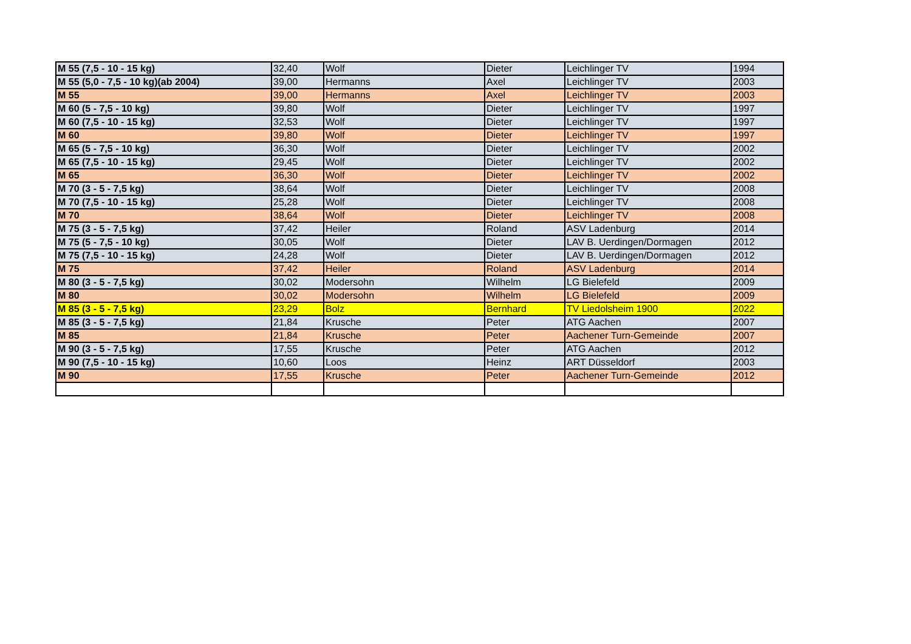| M 55 (7,5 - 10 - 15 kg) | 32,40 | Wolf | Dieter | Leichlinger TV | 1994 |
| M 55 (5,0 - 7,5 - 10 kg)(ab 2004) | 39,00 | Hermanns | Axel | Leichlinger TV | 2003 |
| M 55 | 39,00 | Hermanns | Axel | Leichlinger TV | 2003 |
| M 60 (5 - 7,5 - 10 kg) | 39,80 | Wolf | Dieter | Leichlinger TV | 1997 |
| M 60 (7,5 - 10 - 15 kg) | 32,53 | Wolf | Dieter | Leichlinger TV | 1997 |
| M 60 | 39,80 | Wolf | Dieter | Leichlinger TV | 1997 |
| M 65 (5 - 7,5 - 10 kg) | 36,30 | Wolf | Dieter | Leichlinger TV | 2002 |
| M 65 (7,5 - 10 - 15 kg) | 29,45 | Wolf | Dieter | Leichlinger TV | 2002 |
| M 65 | 36,30 | Wolf | Dieter | Leichlinger TV | 2002 |
| M 70 (3 - 5 - 7,5 kg) | 38,64 | Wolf | Dieter | Leichlinger TV | 2008 |
| M 70 (7,5 - 10 - 15 kg) | 25,28 | Wolf | Dieter | Leichlinger TV | 2008 |
| M 70 | 38,64 | Wolf | Dieter | Leichlinger TV | 2008 |
| M 75 (3 - 5 - 7,5 kg) | 37,42 | Heiler | Roland | ASV Ladenburg | 2014 |
| M 75 (5 - 7,5 - 10 kg) | 30,05 | Wolf | Dieter | LAV B. Uerdingen/Dormagen | 2012 |
| M 75 (7,5 - 10 - 15 kg) | 24,28 | Wolf | Dieter | LAV B. Uerdingen/Dormagen | 2012 |
| M 75 | 37,42 | Heiler | Roland | ASV Ladenburg | 2014 |
| M 80 (3 - 5 - 7,5 kg) | 30,02 | Modersohn | Wilhelm | LG Bielefeld | 2009 |
| M 80 | 30,02 | Modersohn | Wilhelm | LG Bielefeld | 2009 |
| M 85 (3 - 5 - 7,5 kg) | 23,29 | Bolz | Bernhard | TV Liedolsheim 1900 | 2022 |
| M 85 (3 - 5 - 7,5 kg) | 21,84 | Krusche | Peter | ATG Aachen | 2007 |
| M 85 | 21,84 | Krusche | Peter | Aachener Turn-Gemeinde | 2007 |
| M 90 (3 - 5 - 7,5 kg) | 17,55 | Krusche | Peter | ATG Aachen | 2012 |
| M 90 (7,5 - 10 - 15 kg) | 10,60 | Loos | Heinz | ART Düsseldorf | 2003 |
| M 90 | 17,55 | Krusche | Peter | Aachener Turn-Gemeinde | 2012 |